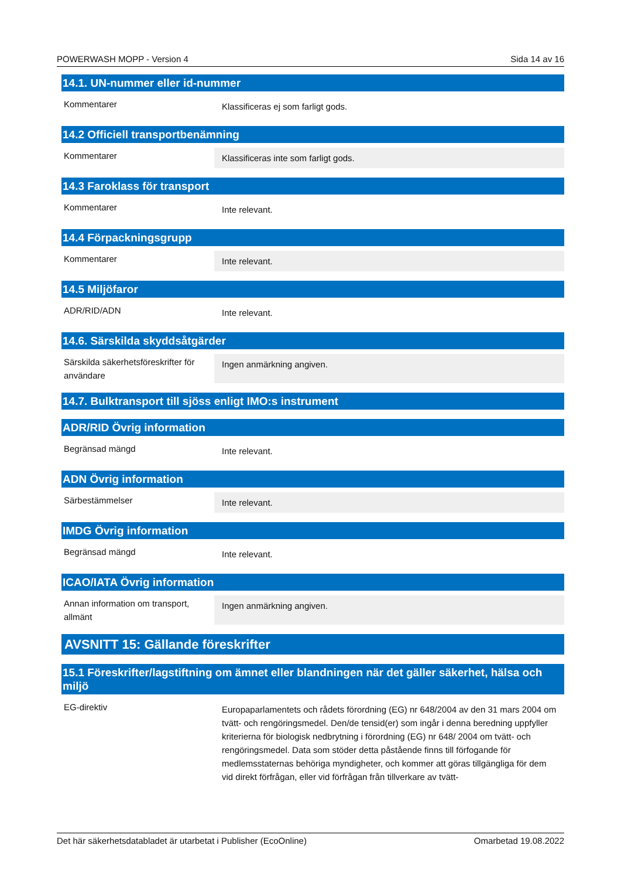POWERWASH MOPP - Version 4 Sida 14 av 16
14.1. UN-nummer eller id-nummer
Kommentarer
Klassificeras ej som farligt gods.
14.2 Officiell transportbenämning
Kommentarer
Klassificeras inte som farligt gods.
14.3 Faroklass för transport
Kommentarer
Inte relevant.
14.4 Förpackningsgrupp
Kommentarer
Inte relevant.
14.5 Miljöfaror
ADR/RID/ADN
Inte relevant.
14.6. Särskilda skyddsåtgärder
Särskilda säkerhetsföreskrifter för användare
Ingen anmärkning angiven.
14.7. Bulktransport till sjöss enligt IMO:s instrument
ADR/RID Övrig information
Begränsad mängd
Inte relevant.
ADN Övrig information
Särbestämmelser
Inte relevant.
IMDG Övrig information
Begränsad mängd
Inte relevant.
ICAO/IATA Övrig information
Annan information om transport, allmänt
Ingen anmärkning angiven.
AVSNITT 15: Gällande föreskrifter
15.1 Föreskrifter/lagstiftning om ämnet eller blandningen när det gäller säkerhet, hälsa och miljö
EG-direktiv
Europaparlamentets och rådets förordning (EG) nr 648/2004 av den 31 mars 2004 om tvätt- och rengöringsmedel. Den/de tensid(er) som ingår i denna beredning uppfyller kriterierna för biologisk nedbrytning i förordning (EG) nr 648/ 2004 om tvätt- och rengöringsmedel. Data som stöder detta påstående finns till förfogande för medlemsstaternas behöriga myndigheter, och kommer att göras tillgängliga för dem vid direkt förfrågan, eller vid förfrågan från tillverkare av tvätt-
Det här säkerhetsdatabladet är utarbetat i Publisher (EcoOnline) Omarbetad 19.08.2022